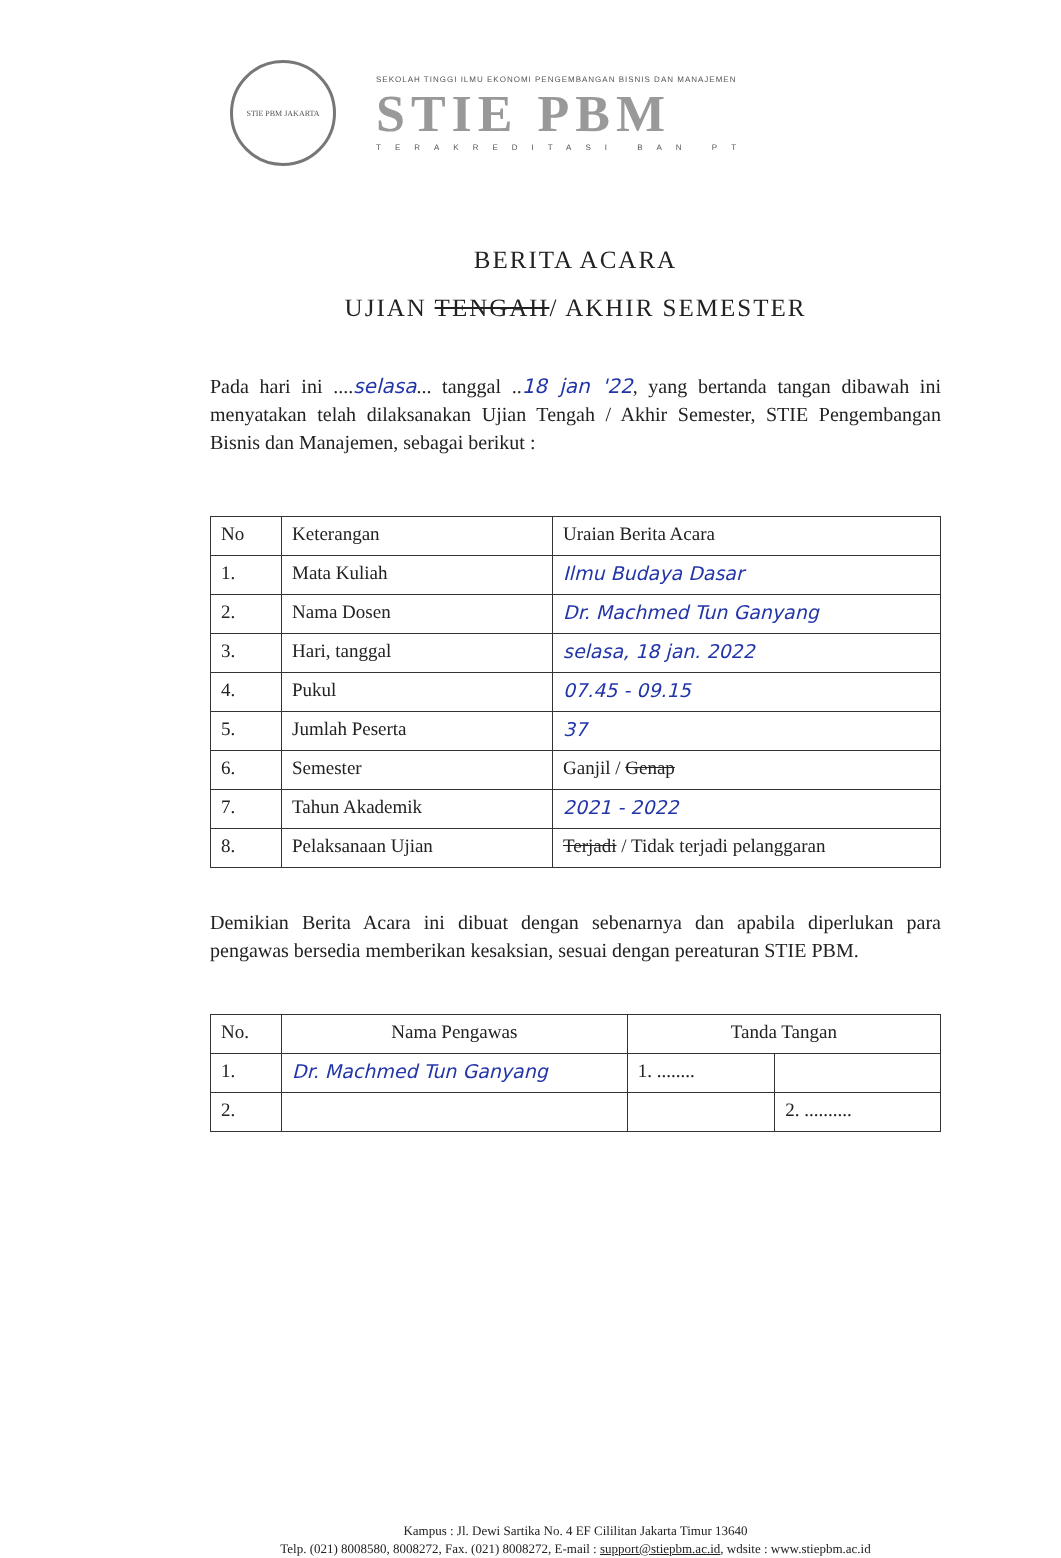STIE PBM JAKARTA
SEKOLAH TINGGI ILMU EKONOMI PENGEMBANGAN BISNIS DAN MANAJEMEN
STIE PBM
TERAKREDITASI BAN PT
BERITA ACARA
UJIAN TENGAH/ AKHIR SEMESTER
Pada hari ini ....selasa... tanggal ..18 jan '22, yang bertanda tangan dibawah ini menyatakan telah dilaksanakan Ujian Tengah / Akhir Semester, STIE Pengembangan Bisnis dan Manajemen, sebagai berikut :
| No | Keterangan | Uraian Berita Acara |
| --- | --- | --- |
| 1. | Mata Kuliah | Ilmu Budaya Dasar |
| 2. | Nama Dosen | Dr. Machmed Tun Ganyang |
| 3. | Hari, tanggal | selasa, 18 jan. 2022 |
| 4. | Pukul | 07.45 - 09.15 |
| 5. | Jumlah Peserta | 37 |
| 6. | Semester | Ganjil / Genap |
| 7. | Tahun Akademik | 2021 - 2022 |
| 8. | Pelaksanaan Ujian | Terjadi / Tidak terjadi pelanggaran |
Demikian Berita Acara ini dibuat dengan sebenarnya dan apabila diperlukan para pengawas bersedia memberikan kesaksian, sesuai dengan pereaturan STIE PBM.
| No. | Nama Pengawas | Tanda Tangan | |
| --- | --- | --- | --- |
| 1. | Dr. Machmed Tun Ganyang | 1. ........ | |
| 2. | | | 2. .......... |
Kampus : Jl. Dewi Sartika No. 4 EF Cililitan Jakarta Timur 13640
Telp. (021) 8008580, 8008272, Fax. (021) 8008272, E-mail : support@stiepbm.ac.id, wdsite : www.stiepbm.ac.id